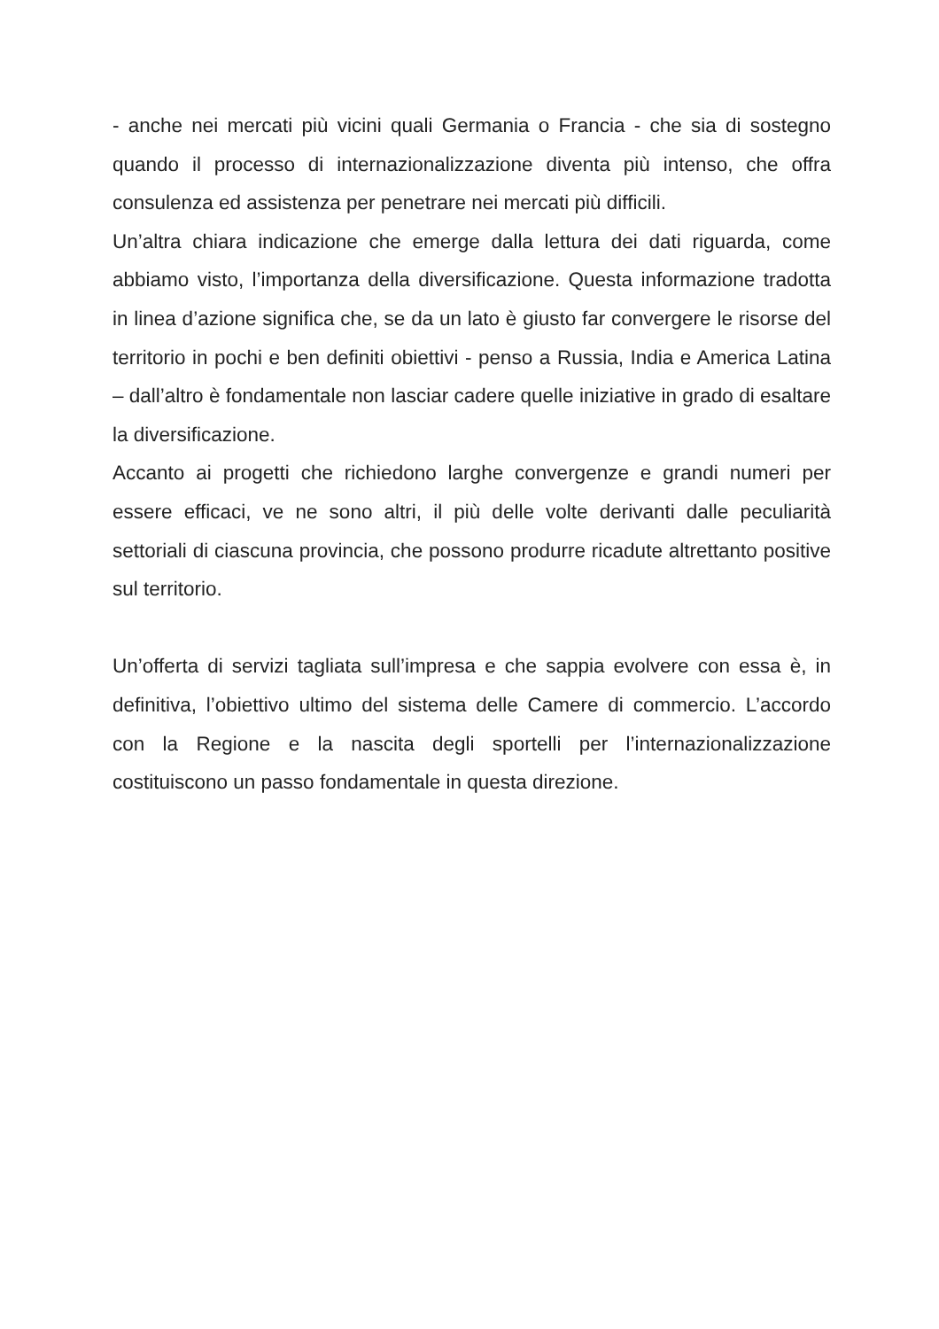- anche nei mercati più vicini quali Germania o Francia - che sia di sostegno quando il processo di internazionalizzazione diventa più intenso, che offra consulenza ed assistenza per penetrare nei mercati più difficili.
Un’altra chiara indicazione che emerge dalla lettura dei dati riguarda, come abbiamo visto, l’importanza della diversificazione. Questa informazione tradotta in linea d’azione significa che, se da un lato è giusto far convergere le risorse del territorio in pochi e ben definiti obiettivi - penso a Russia, India e America Latina – dall’altro è fondamentale non lasciar cadere quelle iniziative in grado di esaltare la diversificazione.
Accanto ai progetti che richiedono larghe convergenze e grandi numeri per essere efficaci, ve ne sono altri, il più delle volte derivanti dalle peculiarità settoriali di ciascuna provincia, che possono produrre ricadute altrettanto positive sul territorio.
Un’offerta di servizi tagliata sull’impresa e che sappia evolvere con essa è, in definitiva, l’obiettivo ultimo del sistema delle Camere di commercio. L’accordo con la Regione e la nascita degli sportelli per l’internazionalizzazione costituiscono un passo fondamentale in questa direzione.